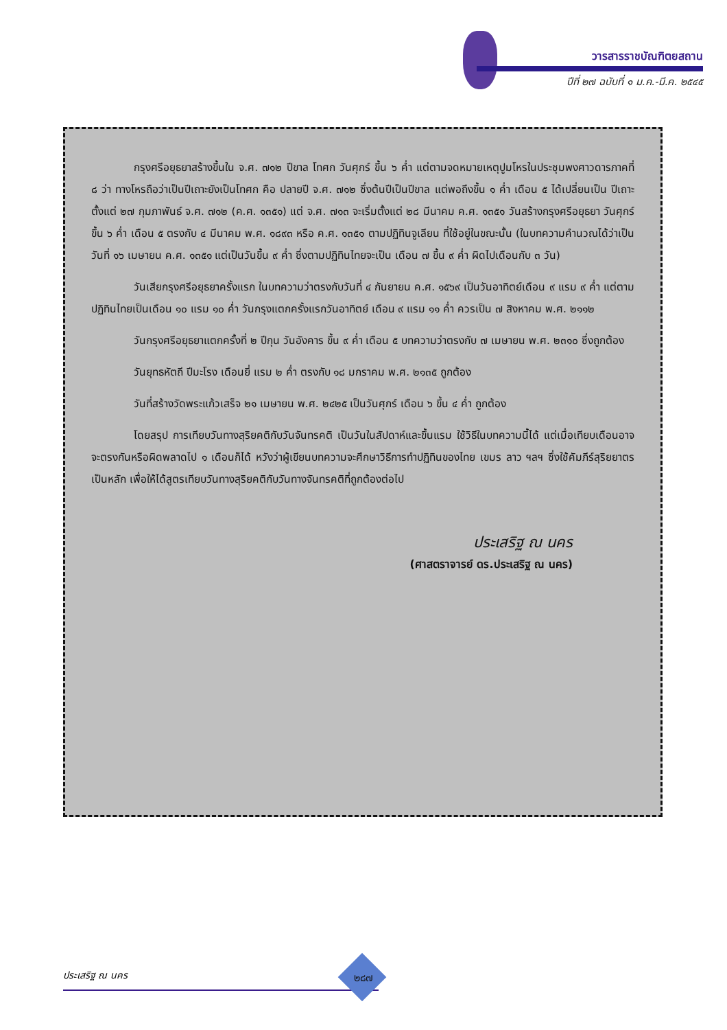วารสารราชบัณฑิตยสถาน
ปีที่ ๒๗ ฉบับที่ ๑ ม.ค.-มี.ค. ๒๕๔๕
กรุงศรีอยุธยาสร้างขึ้นใน จ.ศ. ๗๑๒ ปีขาล โทศก วันศุกร์ ขึ้น ๖ ค่ำ แต่ตามจดหมายเหตุปูมโหรในประชุมพงศาวดารภาคที่ ๘ ว่า ทางโหรถือว่าเป็นปีเถาะยังเป็นโทศก คือ ปลายปี จ.ศ. ๗๑๒ ซึ่งต้นปีเป็นปีขาล แต่พอถึงขึ้น ๑ ค่ำ เดือน ๕ ได้เปลี่ยนเป็น ปีเถาะ ตั้งแต่ ๒๗ กุมภาพันธ์ จ.ศ. ๗๑๒ (ค.ศ. ๑๓๕๑) แต่ จ.ศ. ๗๑๓ จะเริ่มตั้งแต่ ๒๘ มีนาคม ค.ศ. ๑๓๕๑ วันสร้างกรุงศรีอยุธยา วันศุกร์ขึ้น ๖ ค่ำ เดือน ๕ ตรงกับ ๔ มีนาคม พ.ศ. ๑๘๙๓ หรือ ค.ศ. ๑๓๕๑ ตามปฏิทินจูเลียน ที่ใช้อยู่ในขณะนั้น (ในบทความคำนวณได้ว่าเป็นวันที่ ๑๖ เมษายน ค.ศ. ๑๓๕๑ แต่เป็นวันขึ้น ๙ ค่ำ ซึ่งตามปฏิทินไทยจะเป็น เดือน ๗ ขึ้น ๙ ค่ำ ผิดไปเดือนกับ ๓ วัน)
วันเสียกรุงศรีอยุธยาครั้งแรก ในบทความว่าตรงกับวันที่ ๔ กันยายน ค.ศ. ๑๕๖๙ เป็นวันอาทิตย์เดือน ๙ แรม ๙ ค่ำ แต่ตามปฏิทินไทยเป็นเดือน ๑๐ แรม ๑๐ ค่ำ วันกรุงแตกครั้งแรกวันอาทิตย์ เดือน ๙ แรม ๑๑ ค่ำ ควรเป็น ๗ สิงหาคม พ.ศ. ๒๑๑๒
วันกรุงศรีอยุธยาแตกครั้งที่ ๒ ปีกุน วันอังคาร ขึ้น ๙ ค่ำ เดือน ๕ บทความว่าตรงกับ ๗ เมษายน พ.ศ. ๒๓๑๐ ซึ่งถูกต้อง
วันยุทธหัตถี ปีมะโรง เดือนยี่ แรม ๒ ค่ำ ตรงกับ ๑๘ มกราคม พ.ศ. ๒๑๓๕ ถูกต้อง
วันที่สร้างวัดพระแก้วเสร็จ ๒๑ เมษายน พ.ศ. ๒๔๒๕ เป็นวันศุกร์ เดือน ๖ ขึ้น ๔ ค่ำ ถูกต้อง
โดยสรุป การเทียบวันทางสุริยคติกับวันจันทรคติ เป็นวันในสัปดาห์และขึ้นแรม ใช้วิธีในบทความนี้ได้ แต่เมื่อเทียบเดือนอาจจะตรงกันหรือผิดพลาดไป ๑ เดือนก็ได้ หวังว่าผู้เขียนบทความจะศึกษาวิธีการทำปฏิทินของไทย เขมร ลาว ฯลฯ ซึ่งใช้คัมภีร์สุริยยาตรเป็นหลัก เพื่อให้ได้สูตรเทียบวันทางสุริยคติกับวันทางจันทรคติที่ถูกต้องต่อไป
ประเสริฐ ณ นคร
(ศาสตราจารย์ ดร.ประเสริฐ ณ นคร)
ประเสริฐ ณ นคร ๒๘๗